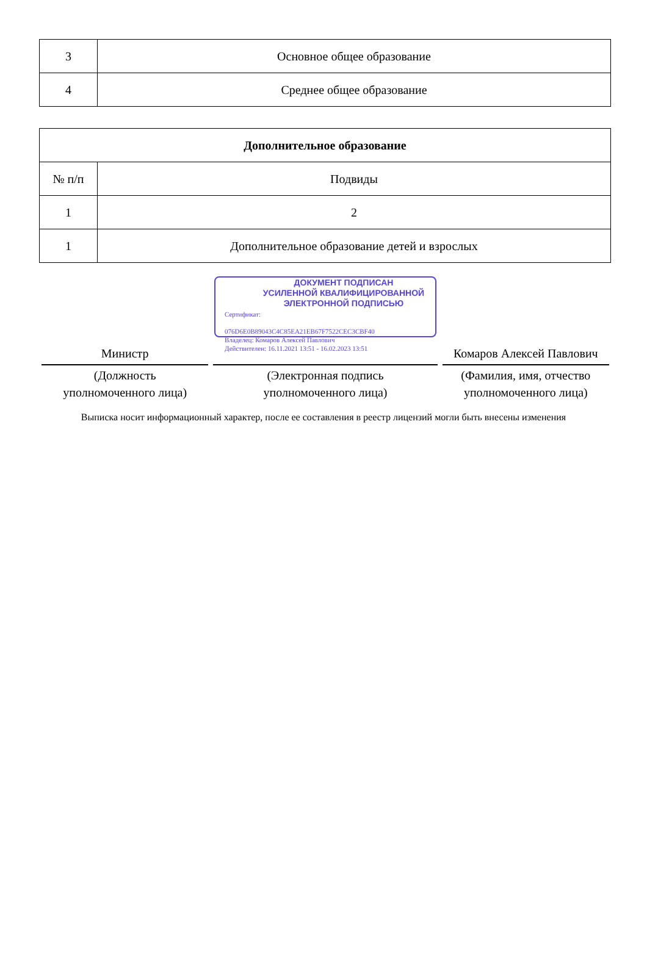| 3 | Основное общее образование |
| 4 | Среднее общее образование |
| Дополнительное образование | |
| --- | --- |
| № п/п | Подвиды |
| 1 | 2 |
| 1 | Дополнительное образование детей и взрослых |
Министр
(Должность
уполномоченного лица)
ДОКУМЕНТ ПОДПИСАН
УСИЛЕННОЙ КВАЛИФИЦИРОВАННОЙ
ЭЛЕКТРОННОЙ ПОДПИСЬЮ
Сертификат:
076D6E0B89043C4C85EA21EB67F7522CEC3CBF40
Владелец: Комаров Алексей Павлович
Действителен: 16.11.2021 13:51 - 16.02.2023 13:51
(Электронная подпись
уполномоченного лица)
Комаров Алексей Павлович
(Фамилия, имя, отчество
уполномоченного лица)
Выписка носит информационный характер, после ее составления в реестр лицензий могли быть внесены изменения